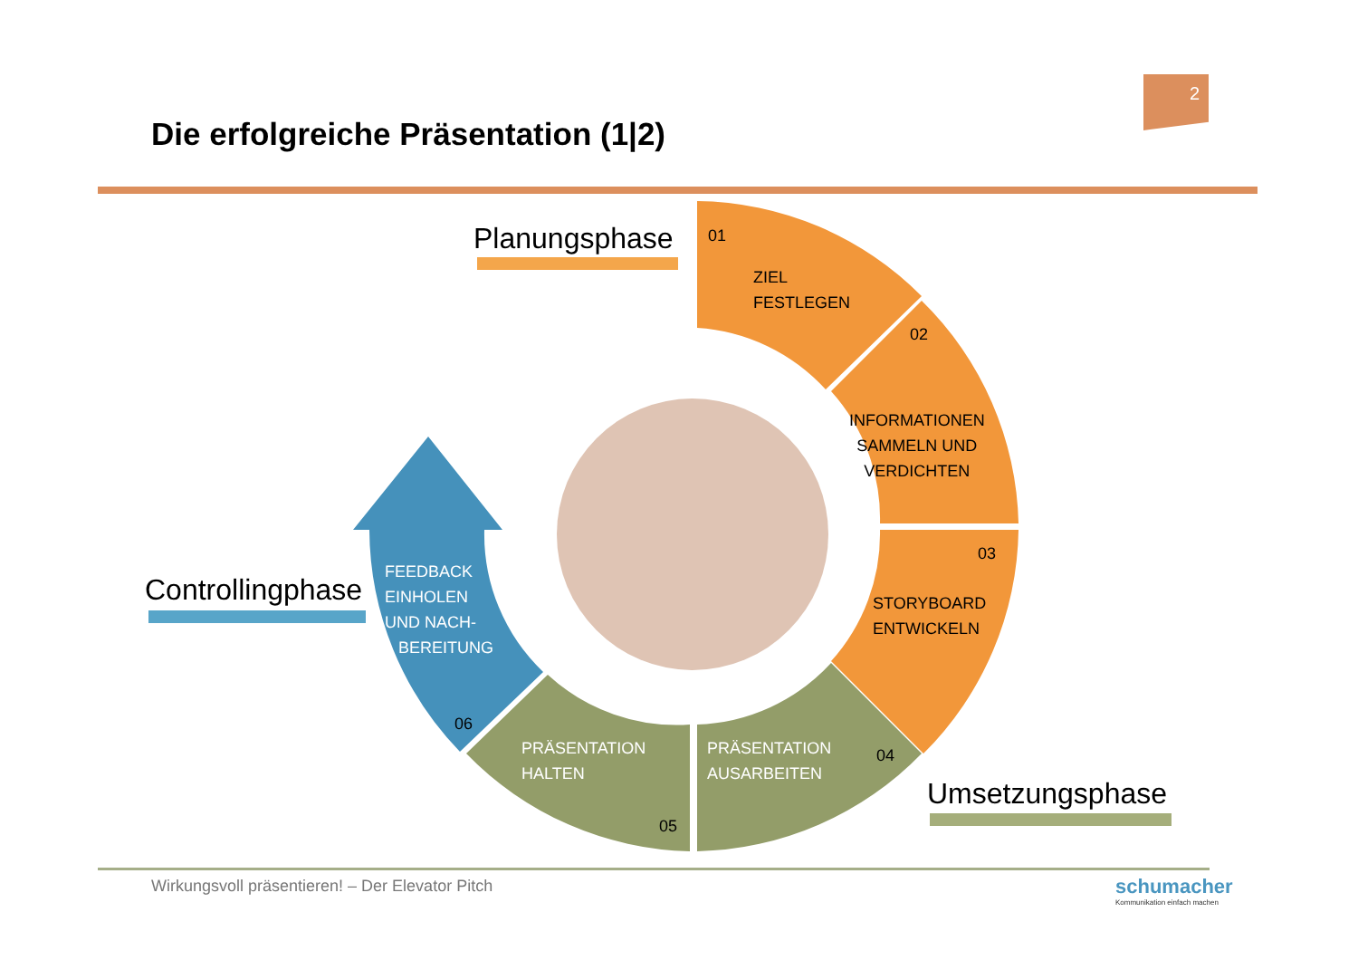2
Die erfolgreiche Präsentation (1|2)
Planungsphase
Controllingphase
Umsetzungsphase
01
ZIEL
FESTLEGEN
02
INFORMATIONEN
SAMMELN UND
VERDICHTEN
03
STORYBOARD
ENTWICKELN
04
PRÄSENTATION
AUSARBEITEN
05
PRÄSENTATION
HALTEN
06
FEEDBACK
EINHOLEN
UND NACH-
BEREITUNG
Wirkungsvoll präsentieren! – Der Elevator Pitch
schumacher
Kommunikation einfach machen